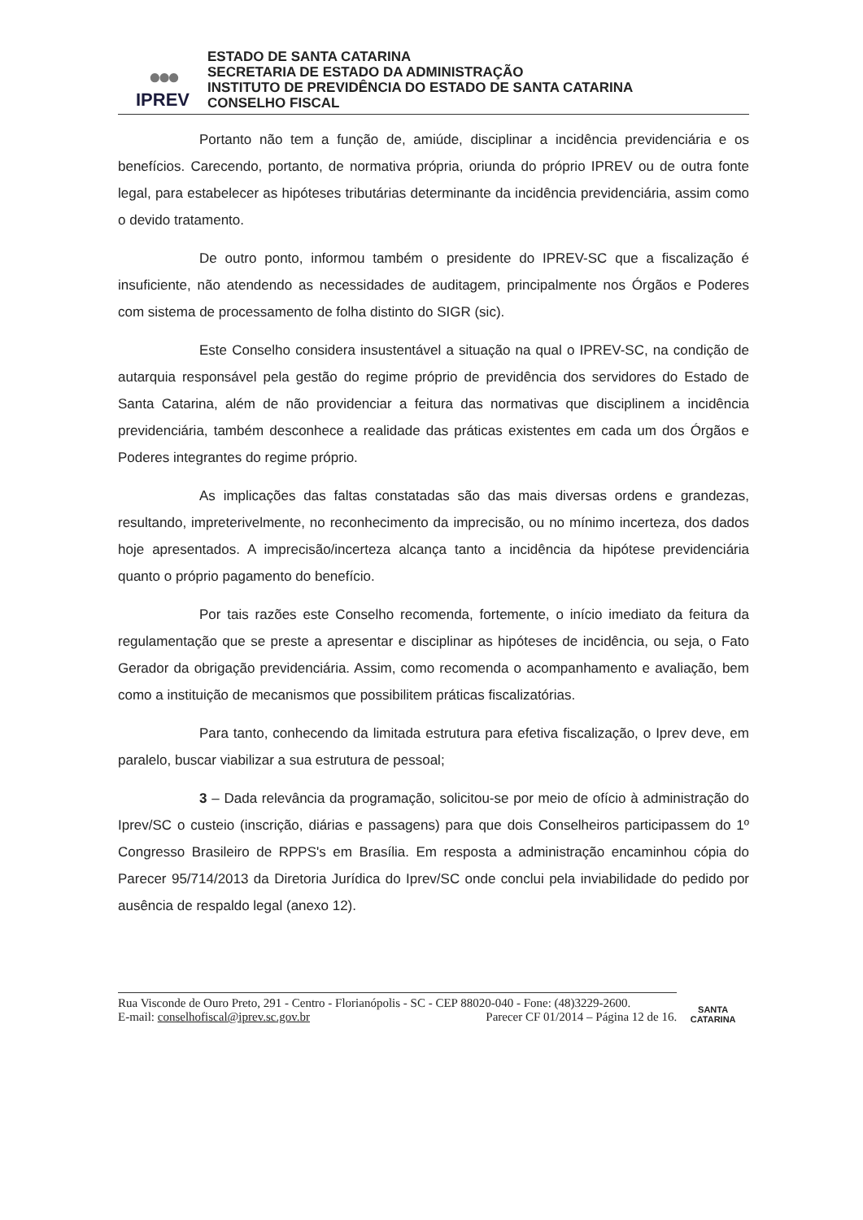●●●
IPREV
ESTADO DE SANTA CATARINA
SECRETARIA DE ESTADO DA ADMINISTRAÇÃO
INSTITUTO DE PREVIDÊNCIA DO ESTADO DE SANTA CATARINA
CONSELHO FISCAL
Portanto não tem a função de, amiúde, disciplinar a incidência previdenciária e os benefícios. Carecendo, portanto, de normativa própria, oriunda do próprio IPREV ou de outra fonte legal, para estabelecer as hipóteses tributárias determinante da incidência previdenciária, assim como o devido tratamento.
De outro ponto, informou também o presidente do IPREV-SC que a fiscalização é insuficiente, não atendendo as necessidades de auditagem, principalmente nos Órgãos e Poderes com sistema de processamento de folha distinto do SIGR (sic).
Este Conselho considera insustentável a situação na qual o IPREV-SC, na condição de autarquia responsável pela gestão do regime próprio de previdência dos servidores do Estado de Santa Catarina, além de não providenciar a feitura das normativas que disciplinem a incidência previdenciária, também desconhece a realidade das práticas existentes em cada um dos Órgãos e Poderes integrantes do regime próprio.
As implicações das faltas constatadas são das mais diversas ordens e grandezas, resultando, impreterivelmente, no reconhecimento da imprecisão, ou no mínimo incerteza, dos dados hoje apresentados. A imprecisão/incerteza alcança tanto a incidência da hipótese previdenciária quanto o próprio pagamento do benefício.
Por tais razões este Conselho recomenda, fortemente, o início imediato da feitura da regulamentação que se preste a apresentar e disciplinar as hipóteses de incidência, ou seja, o Fato Gerador da obrigação previdenciária. Assim, como recomenda o acompanhamento e avaliação, bem como a instituição de mecanismos que possibilitem práticas fiscalizatórias.
Para tanto, conhecendo da limitada estrutura para efetiva fiscalização, o Iprev deve, em paralelo, buscar viabilizar a sua estrutura de pessoal;
3 – Dada relevância da programação, solicitou-se por meio de ofício à administração do Iprev/SC o custeio (inscrição, diárias e passagens) para que dois Conselheiros participassem do 1º Congresso Brasileiro de RPPS's em Brasília. Em resposta a administração encaminhou cópia do Parecer 95/714/2013 da Diretoria Jurídica do Iprev/SC onde conclui pela inviabilidade do pedido por ausência de respaldo legal (anexo 12).
Rua Visconde de Ouro Preto, 291 - Centro - Florianópolis - SC - CEP 88020-040 - Fone: (48)3229-2600.
E-mail: conselhofiscal@iprev.sc.gov.br Parecer CF 01/2014 – Página 12 de 16.
SANTA CATARINA